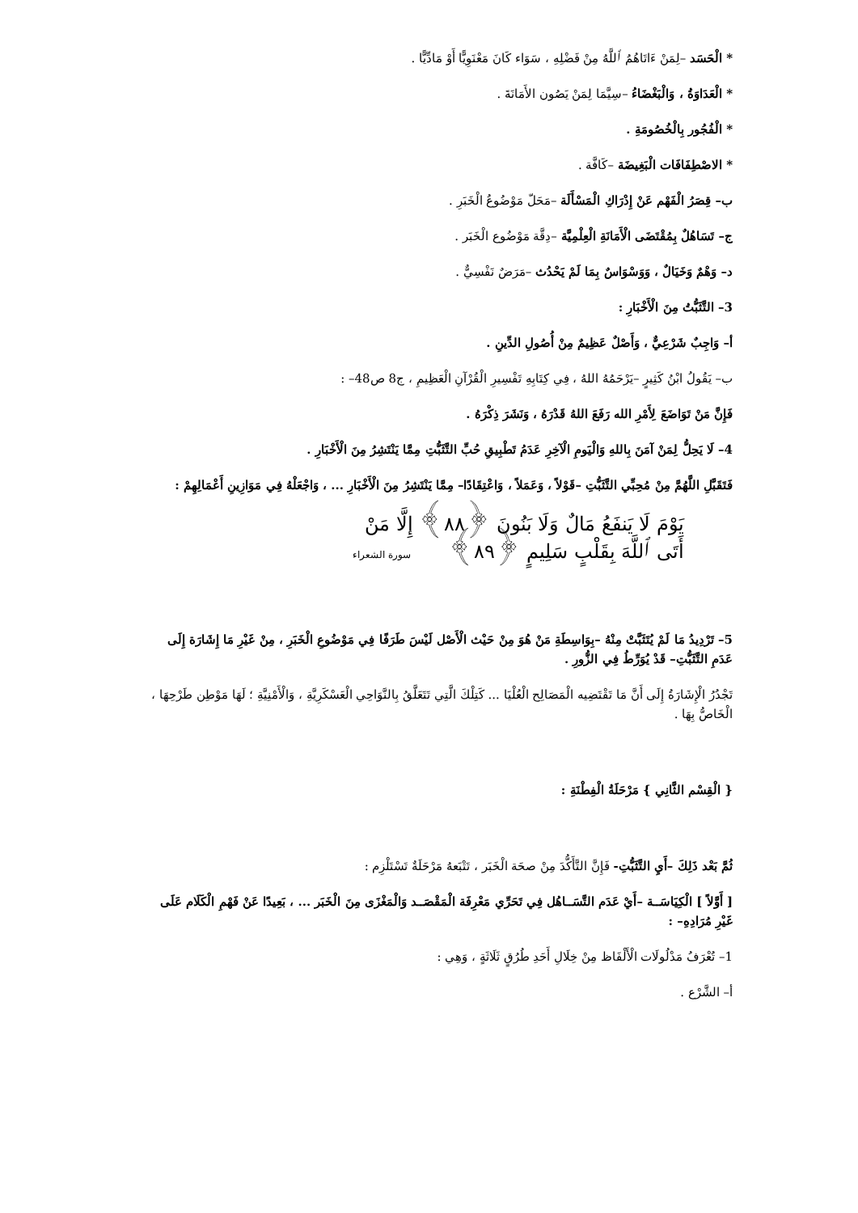* الْحَسَد –لِمَنْ ءَاتَاهُمُ ٱللَّهُ مِنْ فَضْلِهِ ، سَوَاء كَانَ مَعْنَوِيًّا أَوْ مَادِّيًّا .
* الْعَدَاوَةُ ، وَالْبَغْضَاءُ –سِيَّمَا لِمَنْ يَصُون الأَمَانَةَ .
* الْفُجُور بِالْخُصُومَةِ .
* الاصْطِفَافَات الْبَغِيضَة –كَافَّة .
ب– قِصَرُ الْفَهْم عَنْ إِدْرَاكِ الْمَسْأَلَة –مَحَلّ مَوْضُوعُ الْخَبَرِ .
ج– تَسَاهُلٌ بِمُقْتَضَى الْأَمَانَةِ الْعِلْمِيَّة –دِقَّة مَوْضُوع الْخَبَر .
د– وَهْمٌ وَخَيَالٌ ، وَوَسْوَاسٌ بِمَا لَمْ يَحْدُث –مَرَضٌ نَفْسِيٌّ .
3– التَّثَبُّتُ مِنَ الْأَخْبَارِ :
أ– وَاجِبٌ شَرْعِيٌّ ، وَأَصْلٌ عَظِيمٌ مِنْ أُصُولِ الدِّينِ .
ب– يَقُولُ ابْنُ كَثِيرٍ –يَرْحَمُهُ اللهُ ، فِي كِتَابِهِ تَفْسِيرِ الْقُرْآنِ الْعَظِيمِ ، ج8 ص48– :
فَإِنَّ مَنْ تَوَاضَعَ لِأَمْرِ الله رَفَعَ اللهُ قَدْرَهُ ، وَنَشَرَ ذِكْرَهُ .
4– لَا يَحِلُّ لِمَنْ آمَنَ بِاللهِ وَالْيَومِ الْآخِرِ عَدَمُ تَطْبِيقِ حُبِّ التَّثَبُّتِ مِمَّا يَنْتَشِرُ مِنَ الْأَخْبَارِ .
فَتَقَبَّلِ اللَّهُمَّ مِنْ مُحِبِّي التَّثَبُّتِ –قَوْلاً ، وَعَمَلاً ، وَاعْتِقَادًا– مِمَّا يَنْتَشِرُ مِنَ الْأَخْبَارِ ... ، وَاجْعَلْهُ فِي مَوَازِينِ أَعْمَالِهِمْ :
يَوْمَ لَا يَنفَعُ مَالٌ وَلَا بَنُونَ ﴿٨٨﴾ إِلَّا مَنْ
أَتَى ٱللَّهَ بِقَلْبٍ سَلِيمٍ ﴿٨٩﴾ سورة الشعراء
5– تَرْدِيدُ مَا لَمْ يُتَثَبَّتْ مِنْهُ –بِوَاسِطَةِ مَنْ هُوَ مِنْ حَيْث الْأَصْل لَيْسَ طَرَفًا فِي مَوْضُوعِ الْخَبَرِ ، مِنْ غَيْرِ مَا إِشَارَة إِلَى عَدَمِ التَّثَبُّتِ– قَدْ يُوَرِّطُ فِي الزُّورِ .
تَجْدُرُ الْإِشَارَةُ إِلَى أَنَّ مَا تَقْتَضِيه الْمَصَالِح الْعُلْيَا ... كَتِلْكَ الَّتِي تَتَعَلَّقُ بِالنَّوَاحِي الْعَسْكَرِيَّةِ ، وَالْأَمْنِيَّةِ ؛ لَهَا مَوْطِن طَرْحِهَا ، الْخَاصُّ بِهَا .
{ الْقِسْم الثَّانِي } مَرْحَلَةُ الْفِطْنَةِ :
ثُمَّ بَعْد ذَلِكَ –أَيِ التَّثَبُّتِ- فَإِنَّ التَّأَكُّدَ مِنْ صحَة الْخَبَر ، تَتْبَعهُ مَرْحَلَةٌ تَسْتَلْزِم :
[ أَوَّلاً ] الْكِيَاسَــة –أَيْ عَدَم التَّسَــاهُل فِي تَحَرِّي مَعْرِفَة الْمَقْصَــد وَالْمَغْزَى مِنَ الْخَبَر ... ، بَعِيدًا عَنْ فَهْمِ الْكَلَام عَلَى غَيْرِ مُرَادِهِ– :
1– تُعْرَفُ مَدْلُولَات الْأَلْفَاظ مِنْ خِلَالِ أَحَدِ طُرُقٍ ثَلَاثَةٍ ، وَهِي :
أ– الشَّرْع .